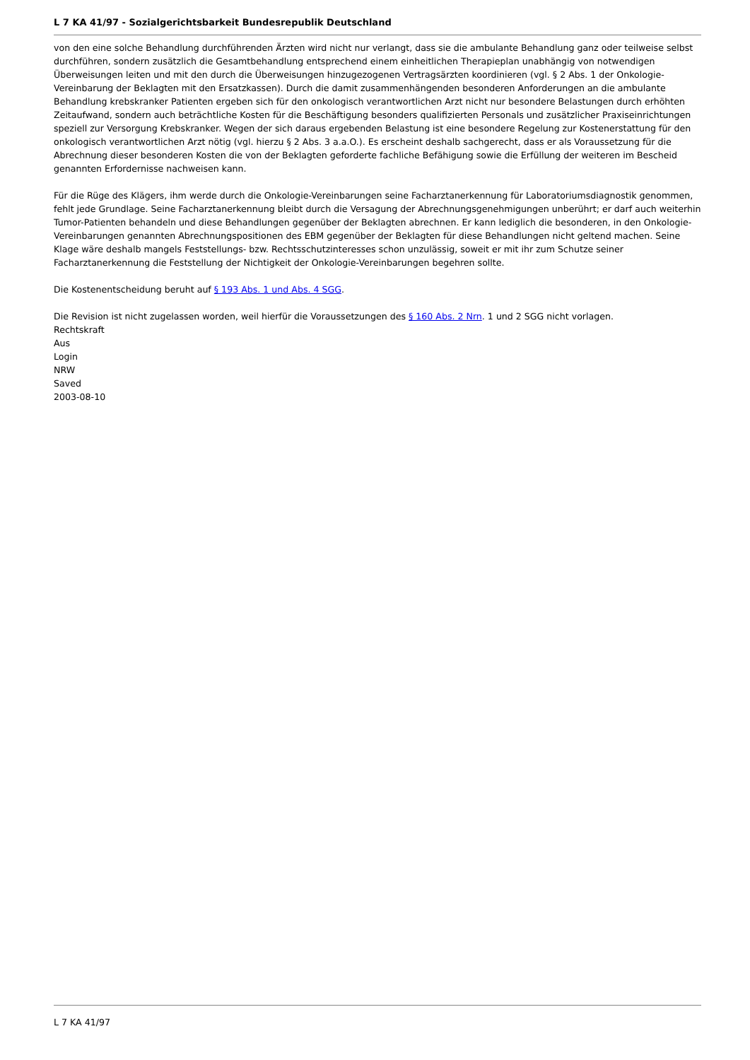L 7 KA 41/97 - Sozialgerichtsbarkeit Bundesrepublik Deutschland
von den eine solche Behandlung durchführenden Ärzten wird nicht nur verlangt, dass sie die ambulante Behandlung ganz oder teilweise selbst durchführen, sondern zusätzlich die Gesamtbehandlung entsprechend einem einheitlichen Therapieplan unabhängig von notwendigen Überweisungen leiten und mit den durch die Überweisungen hinzugezogenen Vertragsärzten koordinieren (vgl. § 2 Abs. 1 der Onkologie-Vereinbarung der Beklagten mit den Ersatzkassen). Durch die damit zusammenhängenden besonderen Anforderungen an die ambulante Behandlung krebskranker Patienten ergeben sich für den onkologisch verantwortlichen Arzt nicht nur besondere Belastungen durch erhöhten Zeitaufwand, sondern auch beträchtliche Kosten für die Beschäftigung besonders qualifizierten Personals und zusätzlicher Praxiseinrichtungen speziell zur Versorgung Krebskranker. Wegen der sich daraus ergebenden Belastung ist eine besondere Regelung zur Kostenerstattung für den onkologisch verantwortlichen Arzt nötig (vgl. hierzu § 2 Abs. 3 a.a.O.). Es erscheint deshalb sachgerecht, dass er als Voraussetzung für die Abrechnung dieser besonderen Kosten die von der Beklagten geforderte fachliche Befähigung sowie die Erfüllung der weiteren im Bescheid genannten Erfordernisse nachweisen kann.
Für die Rüge des Klägers, ihm werde durch die Onkologie-Vereinbarungen seine Facharztanerkennung für Laboratoriumsdiagnostik genommen, fehlt jede Grundlage. Seine Facharztanerkennung bleibt durch die Versagung der Abrechnungsgenehmigungen unberührt; er darf auch weiterhin Tumor-Patienten behandeln und diese Behandlungen gegenüber der Beklagten abrechnen. Er kann lediglich die besonderen, in den Onkologie-Vereinbarungen genannten Abrechnungspositionen des EBM gegenüber der Beklagten für diese Behandlungen nicht geltend machen. Seine Klage wäre deshalb mangels Feststellungs- bzw. Rechtsschutzinteresses schon unzulässig, soweit er mit ihr zum Schutze seiner Facharztanerkennung die Feststellung der Nichtigkeit der Onkologie-Vereinbarungen begehren sollte.
Die Kostenentscheidung beruht auf § 193 Abs. 1 und Abs. 4 SGG.
Die Revision ist nicht zugelassen worden, weil hierfür die Voraussetzungen des § 160 Abs. 2 Nrn. 1 und 2 SGG nicht vorlagen.
Rechtskraft
Aus
Login
NRW
Saved
2003-08-10
L 7 KA 41/97